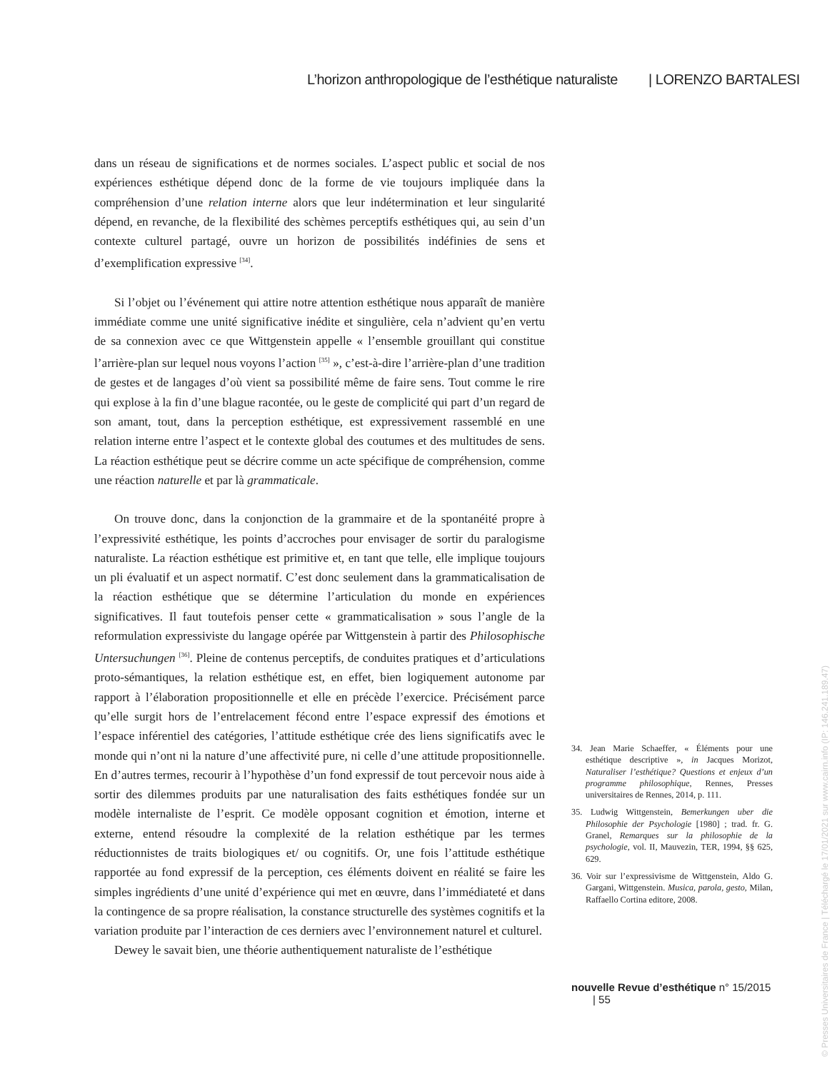L’horizon anthropologique de l’esthétique naturaliste | LORENZO BARTALESI
dans un réseau de significations et de normes sociales. L’aspect public et social de nos expériences esthétique dépend donc de la forme de vie toujours impliquée dans la compréhension d’une relation interne alors que leur indétermination et leur singularité dépend, en revanche, de la flexibilité des schèmes perceptifs esthétiques qui, au sein d’un contexte culturel partagé, ouvre un horizon de possibilités indéfinies de sens et d’exemplification expressive <sup>[34]</sup>.
Si l’objet ou l’événement qui attire notre attention esthétique nous apparaît de manière immédiate comme une unité significative inédite et singulière, cela n’advient qu’en vertu de sa connexion avec ce que Wittgenstein appelle « l’ensemble grouillant qui constitue l’arrière-plan sur lequel nous voyons l’action <sup>[35]</sup> », c’est-à-dire l’arrière-plan d’une tradition de gestes et de langages d’où vient sa possibilité même de faire sens. Tout comme le rire qui explose à la fin d’une blague racontée, ou le geste de complicité qui part d’un regard de son amant, tout, dans la perception esthétique, est expressivement rassemblé en une relation interne entre l’aspect et le contexte global des coutumes et des multitudes de sens. La réaction esthétique peut se décrire comme un acte spécifique de compréhension, comme une réaction naturelle et par là grammaticale.
On trouve donc, dans la conjonction de la grammaire et de la spontanéité propre à l’expressivité esthétique, les points d’accroches pour envisager de sortir du paralogisme naturaliste. La réaction esthétique est primitive et, en tant que telle, elle implique toujours un pli évaluatif et un aspect normatif. C’est donc seulement dans la grammaticalisation de la réaction esthétique que se détermine l’articulation du monde en expériences significatives. Il faut toutefois penser cette « grammaticalisation » sous l’angle de la reformulation expressiviste du langage opérée par Wittgenstein à partir des Philosophische Untersuchungen <sup>[36]</sup>. Pleine de contenus perceptifs, de conduites pratiques et d’articulations proto-sémantiques, la relation esthétique est, en effet, bien logiquement autonome par rapport à l’élaboration propositionnelle et elle en précède l’exercice. Précisément parce qu’elle surgit hors de l’entrelacement fécond entre l’espace expressif des émotions et l’espace inférentiel des catégories, l’attitude esthétique crée des liens significatifs avec le monde qui n’ont ni la nature d’une affectivité pure, ni celle d’une attitude propositionnelle. En d’autres termes, recourir à l’hypothèse d’un fond expressif de tout percevoir nous aide à sortir des dilemmes produits par une naturalisation des faits esthétiques fondée sur un modèle internaliste de l’esprit. Ce modèle opposant cognition et émotion, interne et externe, entend résoudre la complexité de la relation esthétique par les termes réductionnistes de traits biologiques et/ ou cognitifs. Or, une fois l’attitude esthétique rapportée au fond expressif de la perception, ces éléments doivent en réalité se faire les simples ingrédients d’une unité d’expérience qui met en œuvre, dans l’immédiateté et dans la contingence de sa propre réalisation, la constance structurelle des systèmes cognitifs et la variation produite par l’interaction de ces derniers avec l’environnement naturel et culturel.
Dewey le savait bien, une théorie authentiquement naturaliste de l’esthétique
34. Jean Marie Schaeffer, « Éléments pour une esthétique descriptive », in Jacques Morizot, Naturaliser l’esthétique? Questions et enjeux d’un programme philosophique, Rennes, Presses universitaires de Rennes, 2014, p. 111.
35. Ludwig Wittgenstein, Bemerkungen uber die Philosophie der Psychologie [1980] ; trad. fr. G. Granel, Remarques sur la philosophie de la psychologie, vol. II, Mauvezin, TER, 1994, §§ 625, 629.
36. Voir sur l’expressivisme de Wittgenstein, Aldo G. Gargani, Wittgenstein. Musica, parola, gesto, Milan, Raffaello Cortina editore, 2008.
nouvelle Revue d’esthétique n° 15/2015 | 55
© Presses Universitaires de France | Téléchargé le 17/01/2021 sur www.cairn.info (IP: 146.241.189.47)